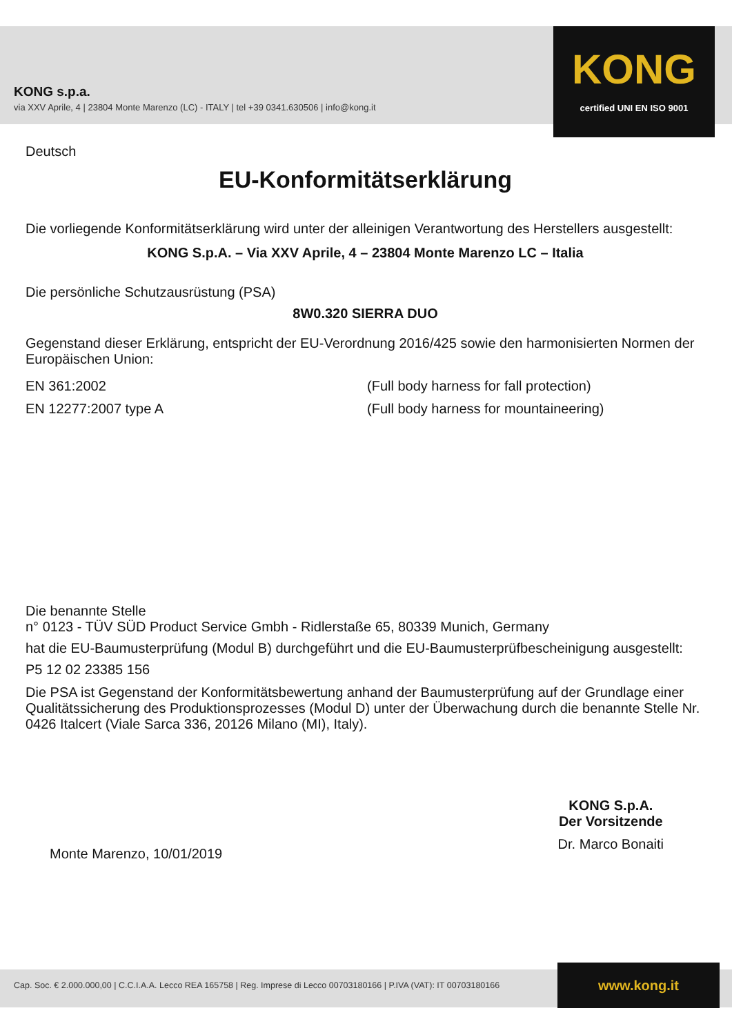KONG s.p.a.
via XXV Aprile, 4 | 23804 Monte Marenzo (LC) - ITALY | tel +39 0341.630506 | info@kong.it
KONG
certified UNI EN ISO 9001
Deutsch
EU-Konformitätserklärung
Die vorliegende Konformitätserklärung wird unter der alleinigen Verantwortung des Herstellers ausgestellt:
KONG S.p.A. – Via XXV Aprile, 4 – 23804 Monte Marenzo LC – Italia
Die persönliche Schutzausrüstung (PSA)
8W0.320 SIERRA DUO
Gegenstand dieser Erklärung, entspricht der EU-Verordnung 2016/425 sowie den harmonisierten Normen der Europäischen Union:
EN 361:2002 (Full body harness for fall protection)
EN 12277:2007 type A (Full body harness for mountaineering)
Die benannte Stelle
n° 0123 - TÜV SÜD Product Service Gmbh - Ridlerstaße 65, 80339 Munich, Germany
hat die EU-Baumusterprüfung (Modul B) durchgeführt und die EU-Baumusterprüfbescheinigung ausgestellt:
P5 12 02 23385 156
Die PSA ist Gegenstand der Konformitätsbewertung anhand der Baumusterprüfung auf der Grundlage einer Qualitätssicherung des Produktionsprozesses (Modul D) unter der Überwachung durch die benannte Stelle Nr. 0426 Italcert (Viale Sarca 336, 20126 Milano (MI), Italy).
Monte Marenzo, 10/01/2019
KONG S.p.A.
Der Vorsitzende
Dr. Marco Bonaiti
Cap. Soc. € 2.000.000,00 | C.C.I.A.A. Lecco REA 165758 | Reg. Imprese di Lecco 00703180166 | P.IVA (VAT): IT 00703180166
www.kong.it